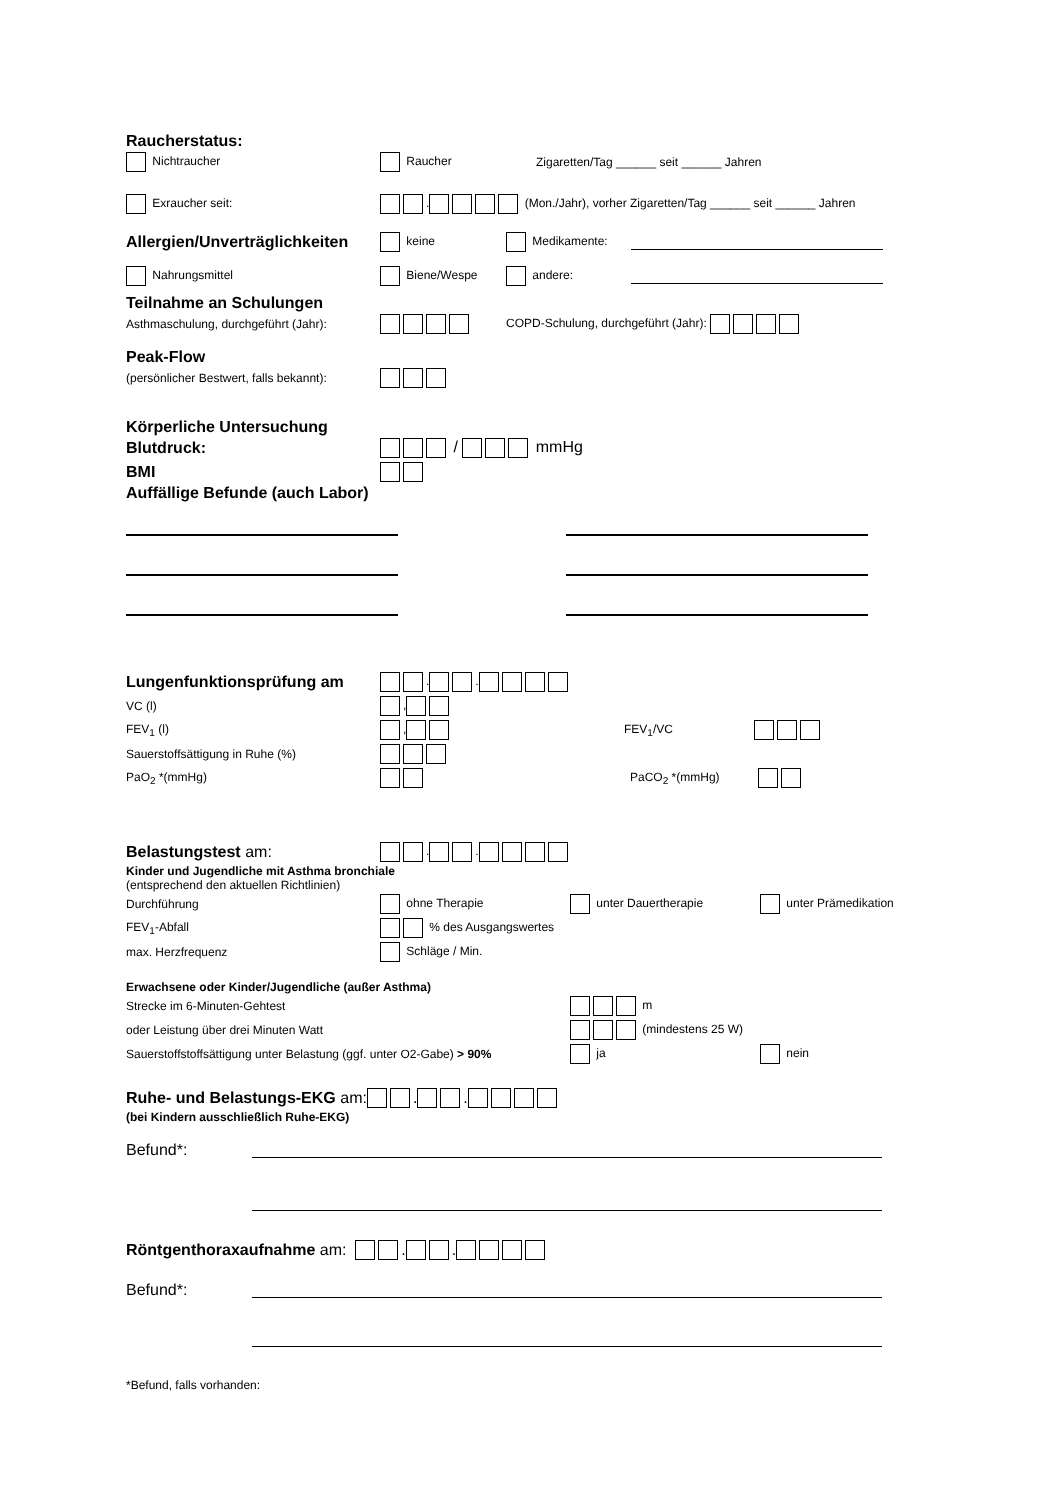Raucherstatus:
Nichtraucher Raucher Zigaretten/Tag ______ seit ______ Jahren
Exraucher seit: . (Mon./Jahr), vorher Zigaretten/Tag ______ seit ______ Jahren
Allergien/Unverträglichkeiten keine Medikamente:
Nahrungsmittel Biene/Wespe andere:
Teilnahme an Schulungen
Asthmaschulung, durchgeführt (Jahr): COPD-Schulung, durchgeführt (Jahr):
Peak-Flow
(persönlicher Bestwert, falls bekannt):
Körperliche Untersuchung
Blutdruck: / mmHg
BMI
Auffällige Befunde (auch Labor)
Lungenfunktionsprüfung am . .
VC (l) ,
FEV<sub>1</sub> (l) , FEV<sub>1</sub>/VC
Sauerstoffsättigung in Ruhe (%)
PaO<sub>2</sub> *(mmHg) PaCO<sub>2</sub> *(mmHg)
Belastungstest am: . .
Kinder und Jugendliche mit Asthma bronchiale
(entsprechend den aktuellen Richtlinien)
Durchführung ohne Therapie unter Dauertherapie unter Prämedikation
FEV<sub>1</sub>-Abfall % des Ausgangswertes
max. Herzfrequenz Schläge / Min.
Erwachsene oder Kinder/Jugendliche (außer Asthma)
Strecke im 6-Minuten-Gehtest m
oder Leistung über drei Minuten Watt (mindestens 25 W)
Sauerstoffstoffsättigung unter Belastung (ggf. unter O2-Gabe) > 90% ja nein
Ruhe- und Belastungs-EKG am: . .
(bei Kindern ausschließlich Ruhe-EKG)
Befund*:
Röntgenthoraxaufnahme am: . .
Befund*:
*Befund, falls vorhanden: